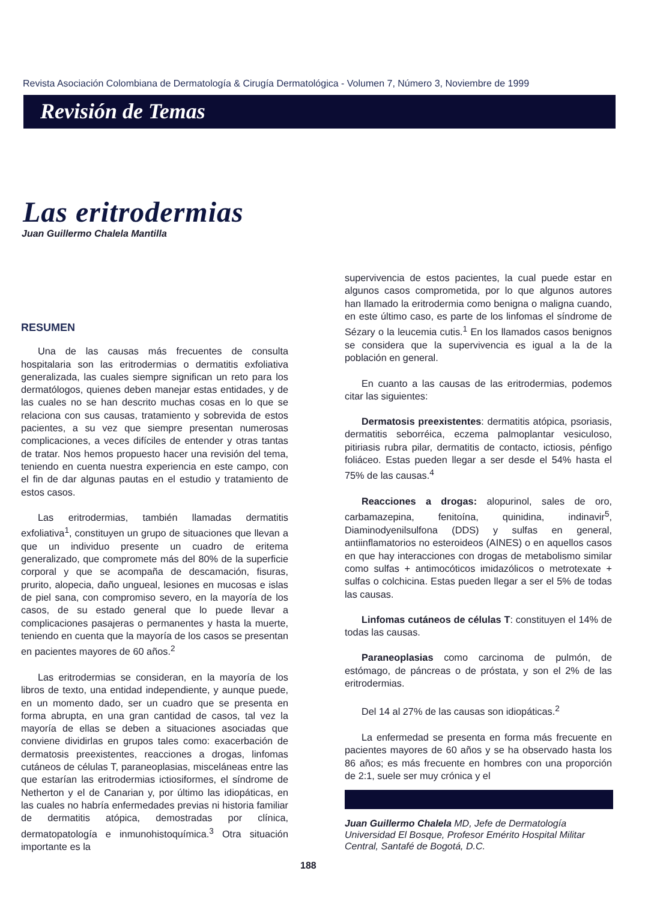Revista Asociación Colombiana de Dermatología & Cirugía Dermatológica - Volumen 7, Número 3, Noviembre de 1999
Revisión de Temas
Las eritrodermias
Juan Guillermo Chalela Mantilla
RESUMEN
Una de las causas más frecuentes de consulta hospitalaria son las eritrodermias o dermatitis exfoliativa generalizada, las cuales siempre significan un reto para los dermatólogos, quienes deben manejar estas entidades, y de las cuales no se han descrito muchas cosas en lo que se relaciona con sus causas, tratamiento y sobrevida de estos pacientes, a su vez que siempre presentan numerosas complicaciones, a veces difíciles de entender y otras tantas de tratar. Nos hemos propuesto hacer una revisión del tema, teniendo en cuenta nuestra experiencia en este campo, con el fin de dar algunas pautas en el estudio y tratamiento de estos casos.
Las eritrodermias, también llamadas dermatitis exfoliativa<sup>1</sup>, constituyen un grupo de situaciones que llevan a que un individuo presente un cuadro de eritema generalizado, que compromete más del 80% de la superficie corporal y que se acompaña de descamación, fisuras, prurito, alopecia, daño ungueal, lesiones en mucosas e islas de piel sana, con compromiso severo, en la mayoría de los casos, de su estado general que lo puede llevar a complicaciones pasajeras o permanentes y hasta la muerte, teniendo en cuenta que la mayoría de los casos se presentan en pacientes mayores de 60 años.<sup>2</sup>
Las eritrodermias se consideran, en la mayoría de los libros de texto, una entidad independiente, y aunque puede, en un momento dado, ser un cuadro que se presenta en forma abrupta, en una gran cantidad de casos, tal vez la mayoría de ellas se deben a situaciones asociadas que conviene dividirlas en grupos tales como: exacerbación de dermatosis preexistentes, reacciones a drogas, linfomas cutáneos de células T, paraneoplasias, misceláneas entre las que estarían las eritrodermias ictiosiformes, el síndrome de Netherton y el de Canarian y, por último las idiopáticas, en las cuales no habría enfermedades previas ni historia familiar de dermatitis atópica, demostradas por clínica, dermatopatología e inmunohistoquímica.<sup>3</sup> Otra situación importante es la
supervivencia de estos pacientes, la cual puede estar en algunos casos comprometida, por lo que algunos autores han llamado la eritrodermia como benigna o maligna cuando, en este último caso, es parte de los linfomas el síndrome de Sézary o la leucemia cutis.<sup>1</sup> En los llamados casos benignos se considera que la supervivencia es igual a la de la población en general.
En cuanto a las causas de las eritrodermias, podemos citar las siguientes:
Dermatosis preexistentes: dermatitis atópica, psoriasis, dermatitis seborréica, eczema palmoplantar vesiculoso, pitiriasis rubra pilar, dermatitis de contacto, ictiosis, pénfigo foliáceo. Estas pueden llegar a ser desde el 54% hasta el 75% de las causas.<sup>4</sup>
Reacciones a drogas: alopurinol, sales de oro, carbamazepina, fenitoína, quinidina, indinavir<sup>5</sup>, Diaminodyenilsulfona (DDS) y sulfas en general, antiinflamatorios no esteroideos (AINES) o en aquellos casos en que hay interacciones con drogas de metabolismo similar como sulfas + antimocóticos imidazólicos o metrotexate + sulfas o colchicina. Estas pueden llegar a ser el 5% de todas las causas.
Linfomas cutáneos de células T: constituyen el 14% de todas las causas.
Paraneoplasias como carcinoma de pulmón, de estómago, de páncreas o de próstata, y son el 2% de las eritrodermias.
Del 14 al 27% de las causas son idiopáticas.<sup>2</sup>
La enfermedad se presenta en forma más frecuente en pacientes mayores de 60 años y se ha observado hasta los 86 años; es más frecuente en hombres con una proporción de 2:1, suele ser muy crónica y el
Juan Guillermo Chalela MD, Jefe de Dermatología Universidad El Bosque, Profesor Emérito Hospital Militar Central, Santafé de Bogotá, D.C.
188